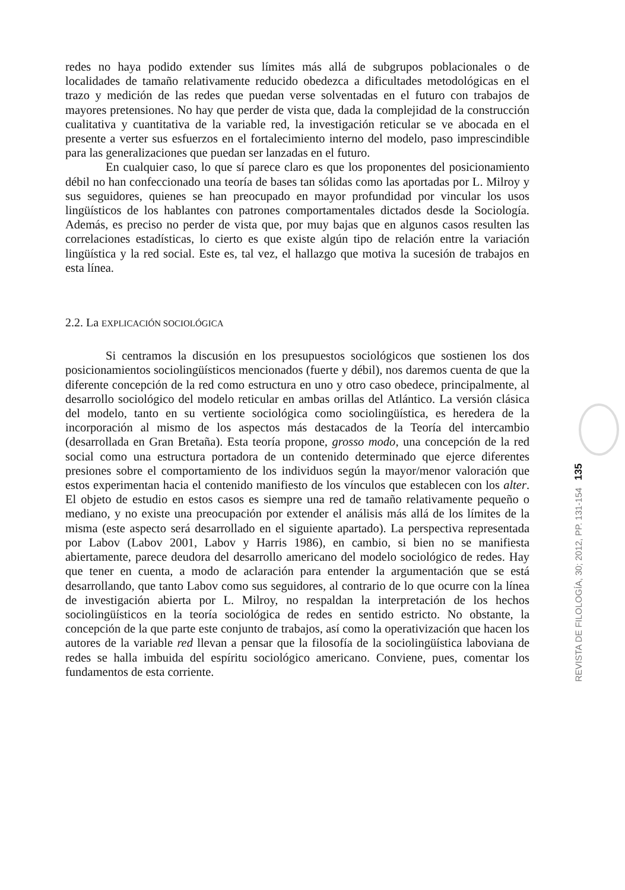redes no haya podido extender sus límites más allá de subgrupos poblacionales o de localidades de tamaño relativamente reducido obedezca a dificultades metodológicas en el trazo y medición de las redes que puedan verse solventadas en el futuro con trabajos de mayores pretensiones. No hay que perder de vista que, dada la complejidad de la construcción cualitativa y cuantitativa de la variable red, la investigación reticular se ve abocada en el presente a verter sus esfuerzos en el fortalecimiento interno del modelo, paso imprescindible para las generalizaciones que puedan ser lanzadas en el futuro.
En cualquier caso, lo que sí parece claro es que los proponentes del posicionamiento débil no han confeccionado una teoría de bases tan sólidas como las aportadas por L. Milroy y sus seguidores, quienes se han preocupado en mayor profundidad por vincular los usos lingüísticos de los hablantes con patrones comportamentales dictados desde la Sociología. Además, es preciso no perder de vista que, por muy bajas que en algunos casos resulten las correlaciones estadísticas, lo cierto es que existe algún tipo de relación entre la variación lingüística y la red social. Este es, tal vez, el hallazgo que motiva la sucesión de trabajos en esta línea.
2.2. La EXPLICACIÓN SOCIOLÓGICA
Si centramos la discusión en los presupuestos sociológicos que sostienen los dos posicionamientos sociolingüísticos mencionados (fuerte y débil), nos daremos cuenta de que la diferente concepción de la red como estructura en uno y otro caso obedece, principalmente, al desarrollo sociológico del modelo reticular en ambas orillas del Atlántico. La versión clásica del modelo, tanto en su vertiente sociológica como sociolingüística, es heredera de la incorporación al mismo de los aspectos más destacados de la Teoría del intercambio (desarrollada en Gran Bretaña). Esta teoría propone, grosso modo, una concepción de la red social como una estructura portadora de un contenido determinado que ejerce diferentes presiones sobre el comportamiento de los individuos según la mayor/menor valoración que estos experimentan hacia el contenido manifiesto de los vínculos que establecen con los alter. El objeto de estudio en estos casos es siempre una red de tamaño relativamente pequeño o mediano, y no existe una preocupación por extender el análisis más allá de los límites de la misma (este aspecto será desarrollado en el siguiente apartado). La perspectiva representada por Labov (Labov 2001, Labov y Harris 1986), en cambio, si bien no se manifiesta abiertamente, parece deudora del desarrollo americano del modelo sociológico de redes. Hay que tener en cuenta, a modo de aclaración para entender la argumentación que se está desarrollando, que tanto Labov como sus seguidores, al contrario de lo que ocurre con la línea de investigación abierta por L. Milroy, no respaldan la interpretación de los hechos sociolingüísticos en la teoría sociológica de redes en sentido estricto. No obstante, la concepción de la que parte este conjunto de trabajos, así como la operativización que hacen los autores de la variable red llevan a pensar que la filosofía de la sociolingüística laboviana de redes se halla imbuida del espíritu sociológico americano. Conviene, pues, comentar los fundamentos de esta corriente.
REVISTA DE FILOLOGÍA, 30; 2012, PP. 131-154 135